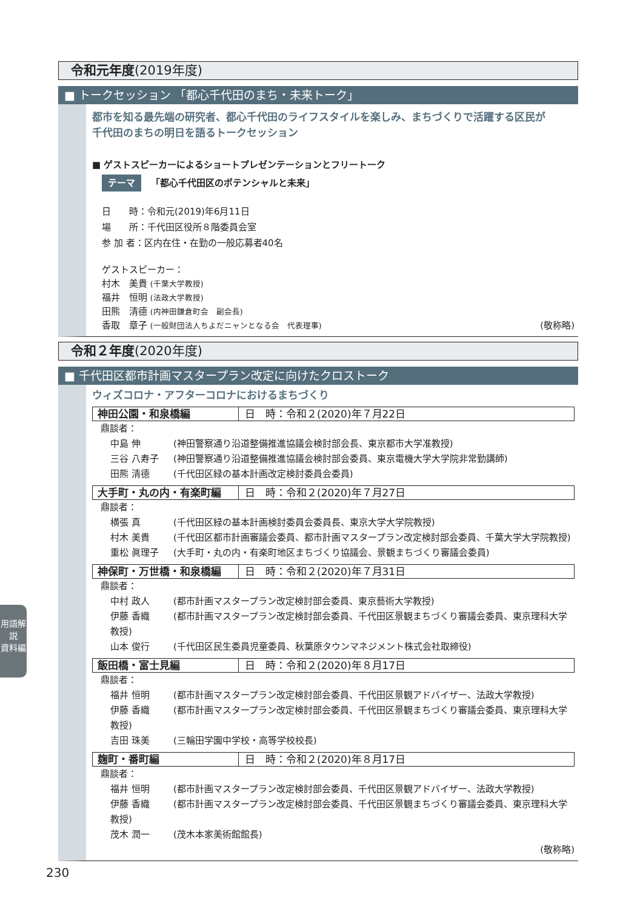令和元年度(2019年度)
■ トークセッション 「都心千代田のまち・未来トーク」
都市を知る最先端の研究者、都心千代田のライフスタイルを楽しみ、まちづくりで活躍する区民が
千代田のまちの明日を語るトークセッション
■ ゲストスピーカーによるショートプレゼンテーションとフリートーク
テーマ 「都心千代田区のポテンシャルと未来」
日　　時：令和元(2019)年6月11日
場　　所：千代田区役所８階委員会室
参 加 者：区内在住・在勤の一般応募者40名
ゲストスピーカー：
村木　美貴 (千葉大学教授)
福井　恒明 (法政大学教授)
田熊　清德 (内神田鎌倉町会　副会長)
香取　章子 (一般財団法人ちよだニャンとなる会　代表理事) (敬称略)
令和２年度(2020年度)
■ 千代田区都市計画マスタープラン改定に向けたクロストーク
ウィズコロナ・アフターコロナにおけるまちづくり
神田公園・和泉橋編 日　時：令和２(2020)年７月22日
鼎談者：
中島 伸 (神田警察通り沿道整備推進協議会検討部会長、東京都市大学准教授)
三谷 八寿子 (神田警察通り沿道整備推進協議会検討部会委員、東京電機大学大学院非常勤講師)
田熊 清德 (千代田区緑の基本計画改定検討委員会委員)
大手町・丸の内・有楽町編 日　時：令和２(2020)年７月27日
鼎談者：
横張 真 (千代田区緑の基本計画検討委員会委員長、東京大学大学院教授)
村木 美貴 (千代田区都市計画審議会委員、都市計画マスタープラン改定検討部会委員、千葉大学大学院教授)
重松 眞理子 (大手町・丸の内・有楽町地区まちづくり協議会、景観まちづくり審議会委員)
神保町・万世橋・和泉橋編 日　時：令和２(2020)年７月31日
鼎談者：
中村 政人 (都市計画マスタープラン改定検討部会委員、東京藝術大学教授)
伊藤 香織 (都市計画マスタープラン改定検討部会委員、千代田区景観まちづくり審議会委員、東京理科大学教授)
山本 俊行 (千代田区民生委員児童委員、秋葉原タウンマネジメント株式会社取締役)
飯田橋・富士見編 日　時：令和２(2020)年８月17日
鼎談者：
福井 恒明 (都市計画マスタープラン改定検討部会委員、千代田区景観アドバイザー、法政大学教授)
伊藤 香織 (都市計画マスタープラン改定検討部会委員、千代田区景観まちづくり審議会委員、東京理科大学教授)
吉田 珠美 (三輪田学園中学校・高等学校校長)
麹町・番町編 日　時：令和２(2020)年８月17日
鼎談者：
福井 恒明 (都市計画マスタープラン改定検討部会委員、千代田区景観アドバイザー、法政大学教授)
伊藤 香織 (都市計画マスタープラン改定検討部会委員、千代田区景観まちづくり審議会委員、東京理科大学教授)
茂木 潤一 (茂木本家美術館館長)
(敬称略)
用語解説
資料編
230